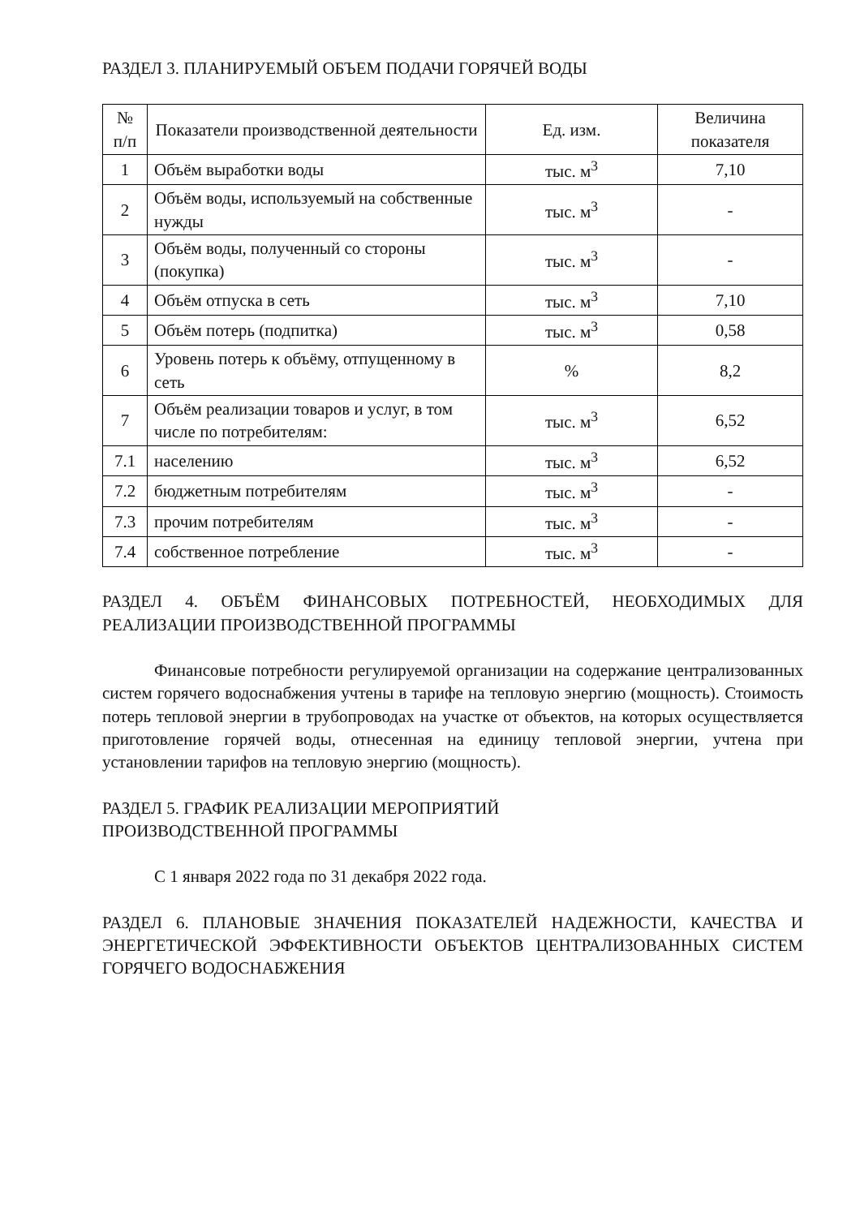РАЗДЕЛ 3. ПЛАНИРУЕМЫЙ ОБЪЕМ ПОДАЧИ ГОРЯЧЕЙ ВОДЫ
| № п/п | Показатели производственной деятельности | Ед. изм. | Величина показателя |
| --- | --- | --- | --- |
| 1 | Объём выработки воды | тыс. м<sup>3</sup> | 7,10 |
| 2 | Объём воды, используемый на собственные нужды | тыс. м<sup>3</sup> | - |
| 3 | Объём воды, полученный со стороны (покупка) | тыс. м<sup>3</sup> | - |
| 4 | Объём отпуска в сеть | тыс. м<sup>3</sup> | 7,10 |
| 5 | Объём потерь (подпитка) | тыс. м<sup>3</sup> | 0,58 |
| 6 | Уровень потерь к объёму, отпущенному в сеть | % | 8,2 |
| 7 | Объём реализации товаров и услуг, в том числе по потребителям: | тыс. м<sup>3</sup> | 6,52 |
| 7.1 | населению | тыс. м<sup>3</sup> | 6,52 |
| 7.2 | бюджетным потребителям | тыс. м<sup>3</sup> | - |
| 7.3 | прочим потребителям | тыс. м<sup>3</sup> | - |
| 7.4 | собственное потребление | тыс. м<sup>3</sup> | - |
РАЗДЕЛ 4. ОБЪЁМ ФИНАНСОВЫХ ПОТРЕБНОСТЕЙ, НЕОБХОДИМЫХ ДЛЯ РЕАЛИЗАЦИИ ПРОИЗВОДСТВЕННОЙ ПРОГРАММЫ
Финансовые потребности регулируемой организации на содержание централизованных систем горячего водоснабжения учтены в тарифе на тепловую энергию (мощность). Стоимость потерь тепловой энергии в трубопроводах на участке от объектов, на которых осуществляется приготовление горячей воды, отнесенная на единицу тепловой энергии, учтена при установлении тарифов на тепловую энергию (мощность).
РАЗДЕЛ 5. ГРАФИК РЕАЛИЗАЦИИ МЕРОПРИЯТИЙ
ПРОИЗВОДСТВЕННОЙ ПРОГРАММЫ
С 1 января 2022 года по 31 декабря 2022 года.
РАЗДЕЛ 6. ПЛАНОВЫЕ ЗНАЧЕНИЯ ПОКАЗАТЕЛЕЙ НАДЕЖНОСТИ, КАЧЕСТВА И ЭНЕРГЕТИЧЕСКОЙ ЭФФЕКТИВНОСТИ ОБЪЕКТОВ ЦЕНТРАЛИЗОВАННЫХ СИСТЕМ ГОРЯЧЕГО ВОДОСНАБЖЕНИЯ